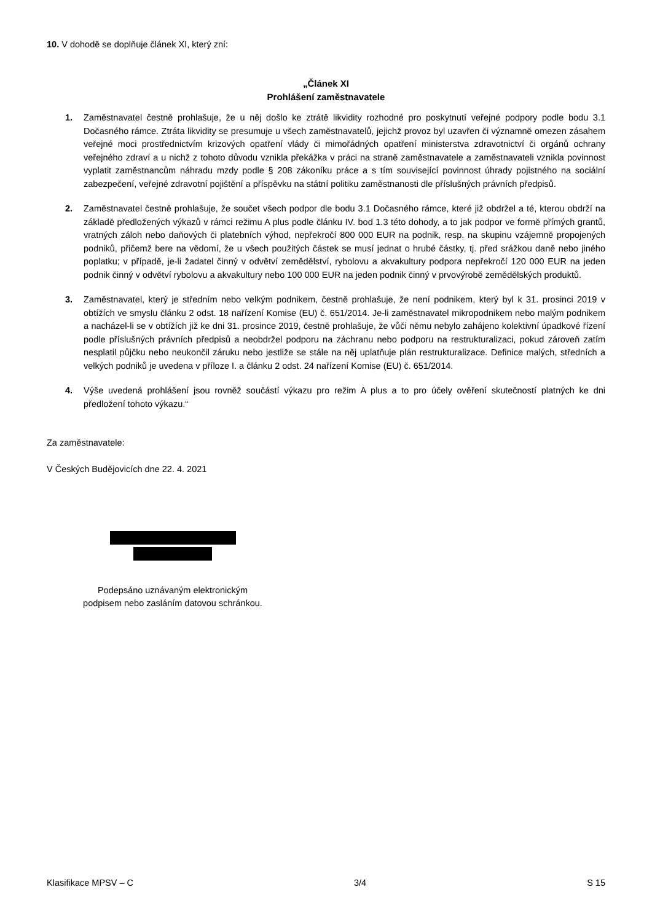10. V dohodě se doplňuje článek XI, který zní:
„Článek XI
Prohlášení zaměstnavatele
1. Zaměstnavatel čestně prohlašuje, že u něj došlo ke ztrátě likvidity rozhodné pro poskytnutí veřejné podpory podle bodu 3.1 Dočasného rámce. Ztráta likvidity se presumuje u všech zaměstnavatelů, jejichž provoz byl uzavřen či významně omezen zásahem veřejné moci prostřednictvím krizových opatření vlády či mimořádných opatření ministerstva zdravotnictví či orgánů ochrany veřejného zdraví a u nichž z tohoto důvodu vznikla překážka v práci na straně zaměstnavatele a zaměstnavateli vznikla povinnost vyplatit zaměstnancům náhradu mzdy podle § 208 zákoníku práce a s tím související povinnost úhrady pojistného na sociální zabezpečení, veřejné zdravotní pojištění a příspěvku na státní politiku zaměstnanosti dle příslušných právních předpisů.
2. Zaměstnavatel čestně prohlašuje, že součet všech podpor dle bodu 3.1 Dočasného rámce, které již obdržel a té, kterou obdrží na základě předložených výkazů v rámci režimu A plus podle článku IV. bod 1.3 této dohody, a to jak podpor ve formě přímých grantů, vratných záloh nebo daňových či platebních výhod, nepřekročí 800 000 EUR na podnik, resp. na skupinu vzájemně propojených podniků, přičemž bere na vědomí, že u všech použitých částek se musí jednat o hrubé částky, tj. před srážkou daně nebo jiného poplatku; v případě, je-li žadatel činný v odvětví zemědělství, rybolovu a akvakultury podpora nepřekročí 120 000 EUR na jeden podnik činný v odvětví rybolovu a akvakultury nebo 100 000 EUR na jeden podnik činný v prvovýrobě zemědělských produktů.
3. Zaměstnavatel, který je středním nebo velkým podnikem, čestně prohlašuje, že není podnikem, který byl k 31. prosinci 2019 v obtížích ve smyslu článku 2 odst. 18 nařízení Komise (EU) č. 651/2014. Je-li zaměstnavatel mikropodnikem nebo malým podnikem a nacházel-li se v obtížích již ke dni 31. prosince 2019, čestně prohlašuje, že vůči němu nebylo zahájeno kolektivní úpadkové řízení podle příslušných právních předpisů a neobdržel podporu na záchranu nebo podporu na restrukturalizaci, pokud zároveň zatím nesplatil půjčku nebo neukončil záruku nebo jestliže se stále na něj uplatňuje plán restrukturalizace. Definice malých, středních a velkých podniků je uvedena v příloze I. a článku 2 odst. 24 nařízení Komise (EU) č. 651/2014.
4. Výše uvedená prohlášení jsou rovněž součástí výkazu pro režim A plus a to pro účely ověření skutečností platných ke dni předložení tohoto výkazu.“
Za zaměstnavatele:
V Českých Budějovicích dne 22. 4. 2021
Podepsáno uznávaným elektronickým
podpisem nebo zasláním datovou schránkou.
Klasifikace MPSV – C 3/4 S 15